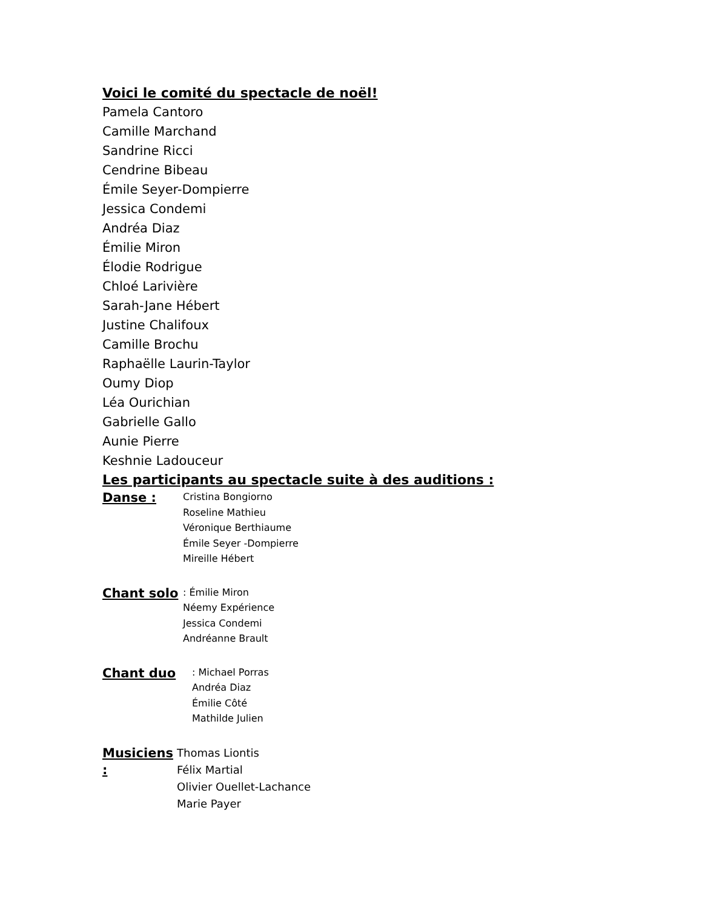Voici le comité du spectacle de noël!
Pamela Cantoro
Camille Marchand
Sandrine Ricci
Cendrine Bibeau
Émile Seyer-Dompierre
Jessica Condemi
Andréa Diaz
Émilie Miron
Élodie Rodrigue
Chloé Larivière
Sarah-Jane Hébert
Justine Chalifoux
Camille Brochu
Raphaëlle Laurin-Taylor
Oumy Diop
Léa Ourichian
Gabrielle Gallo
Aunie Pierre
Keshnie Ladouceur
Les participants au spectacle suite à des auditions :
Danse :
Cristina Bongiorno
Roseline Mathieu
Véronique Berthiaume
Émile Seyer -Dompierre
Mireille Hébert
Chant solo
: Émilie Miron
Néemy Expérience
Jessica Condemi
Andréanne Brault
Chant duo
: Michael Porras
Andréa Diaz
Émilie Côté
Mathilde Julien
Musiciens :
Thomas Liontis
Félix Martial
Olivier Ouellet-Lachance
Marie Payer